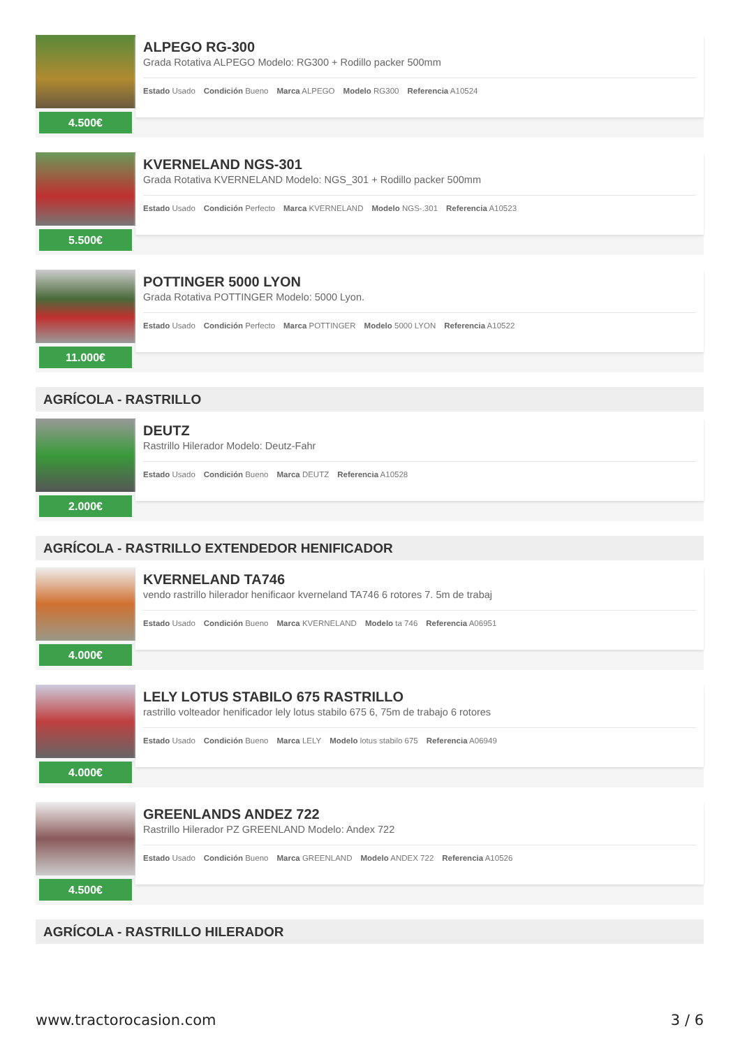4.500€
ALPEGO RG-300
Grada Rotativa ALPEGO Modelo: RG300 + Rodillo packer 500mm
Estado Usado Condición Bueno Marca ALPEGO Modelo RG300 Referencia A10524
5.500€
KVERNELAND NGS-301
Grada Rotativa KVERNELAND Modelo: NGS_301 + Rodillo packer 500mm
Estado Usado Condición Perfecto Marca KVERNELAND Modelo NGS-.301 Referencia A10523
11.000€
POTTINGER 5000 LYON
Grada Rotativa POTTINGER Modelo: 5000 Lyon.
Estado Usado Condición Perfecto Marca POTTINGER Modelo 5000 LYON Referencia A10522
AGRÍCOLA - RASTRILLO
2.000€
DEUTZ
Rastrillo Hilerador Modelo: Deutz-Fahr
Estado Usado Condición Bueno Marca DEUTZ Referencia A10528
AGRÍCOLA - RASTRILLO EXTENDEDOR HENIFICADOR
4.000€
KVERNELAND TA746
vendo rastrillo hilerador henificaor kverneland TA746 6 rotores 7. 5m de trabaj
Estado Usado Condición Bueno Marca KVERNELAND Modelo ta 746 Referencia A06951
4.000€
LELY LOTUS STABILO 675 RASTRILLO
rastrillo volteador henificador lely lotus stabilo 675 6, 75m de trabajo 6 rotores
Estado Usado Condición Bueno Marca LELY Modelo lotus stabilo 675 Referencia A06949
4.500€
GREENLANDS ANDEZ 722
Rastrillo Hilerador PZ GREENLAND Modelo: Andex 722
Estado Usado Condición Bueno Marca GREENLAND Modelo ANDEX 722 Referencia A10526
AGRÍCOLA - RASTRILLO HILERADOR
www.tractorocasion.com 3 / 6